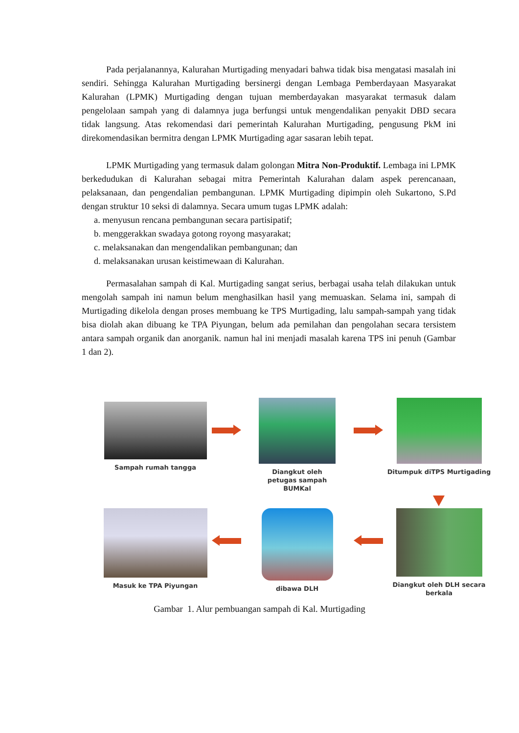Pada perjalanannya, Kalurahan Murtigading menyadari bahwa tidak bisa mengatasi masalah ini sendiri. Sehingga Kalurahan Murtigading bersinergi dengan Lembaga Pemberdayaan Masyarakat Kalurahan (LPMK) Murtigading dengan tujuan memberdayakan masyarakat termasuk dalam pengelolaan sampah yang di dalamnya juga berfungsi untuk mengendalikan penyakit DBD secara tidak langsung. Atas rekomendasi dari pemerintah Kalurahan Murtigading, pengusung PkM ini direkomendasikan bermitra dengan LPMK Murtigading agar sasaran lebih tepat.
LPMK Murtigading yang termasuk dalam golongan Mitra Non-Produktif. Lembaga ini LPMK berkedudukan di Kalurahan sebagai mitra Pemerintah Kalurahan dalam aspek perencanaan, pelaksanaan, dan pengendalian pembangunan. LPMK Murtigading dipimpin oleh Sukartono, S.Pd dengan struktur 10 seksi di dalamnya. Secara umum tugas LPMK adalah:
a. menyusun rencana pembangunan secara partisipatif;
b. menggerakkan swadaya gotong royong masyarakat;
c. melaksanakan dan mengendalikan pembangunan; dan
d. melaksanakan urusan keistimewaan di Kalurahan.
Permasalahan sampah di Kal. Murtigading sangat serius, berbagai usaha telah dilakukan untuk mengolah sampah ini namun belum menghasilkan hasil yang memuaskan. Selama ini, sampah di Murtigading dikelola dengan proses membuang ke TPS Murtigading, lalu sampah-sampah yang tidak bisa diolah akan dibuang ke TPA Piyungan, belum ada pemilahan dan pengolahan secara tersistem antara sampah organik dan anorganik. namun hal ini menjadi masalah karena TPS ini penuh (Gambar 1 dan 2).
Sampah rumah tangga Diangkut oleh
petugas sampah
BUMKal
Ditumpuk diTPS Murtigading
Masuk ke TPA Piyungan dibawa DLH Diangkut oleh DLH secara
berkala
Gambar 1. Alur pembuangan sampah di Kal. Murtigading